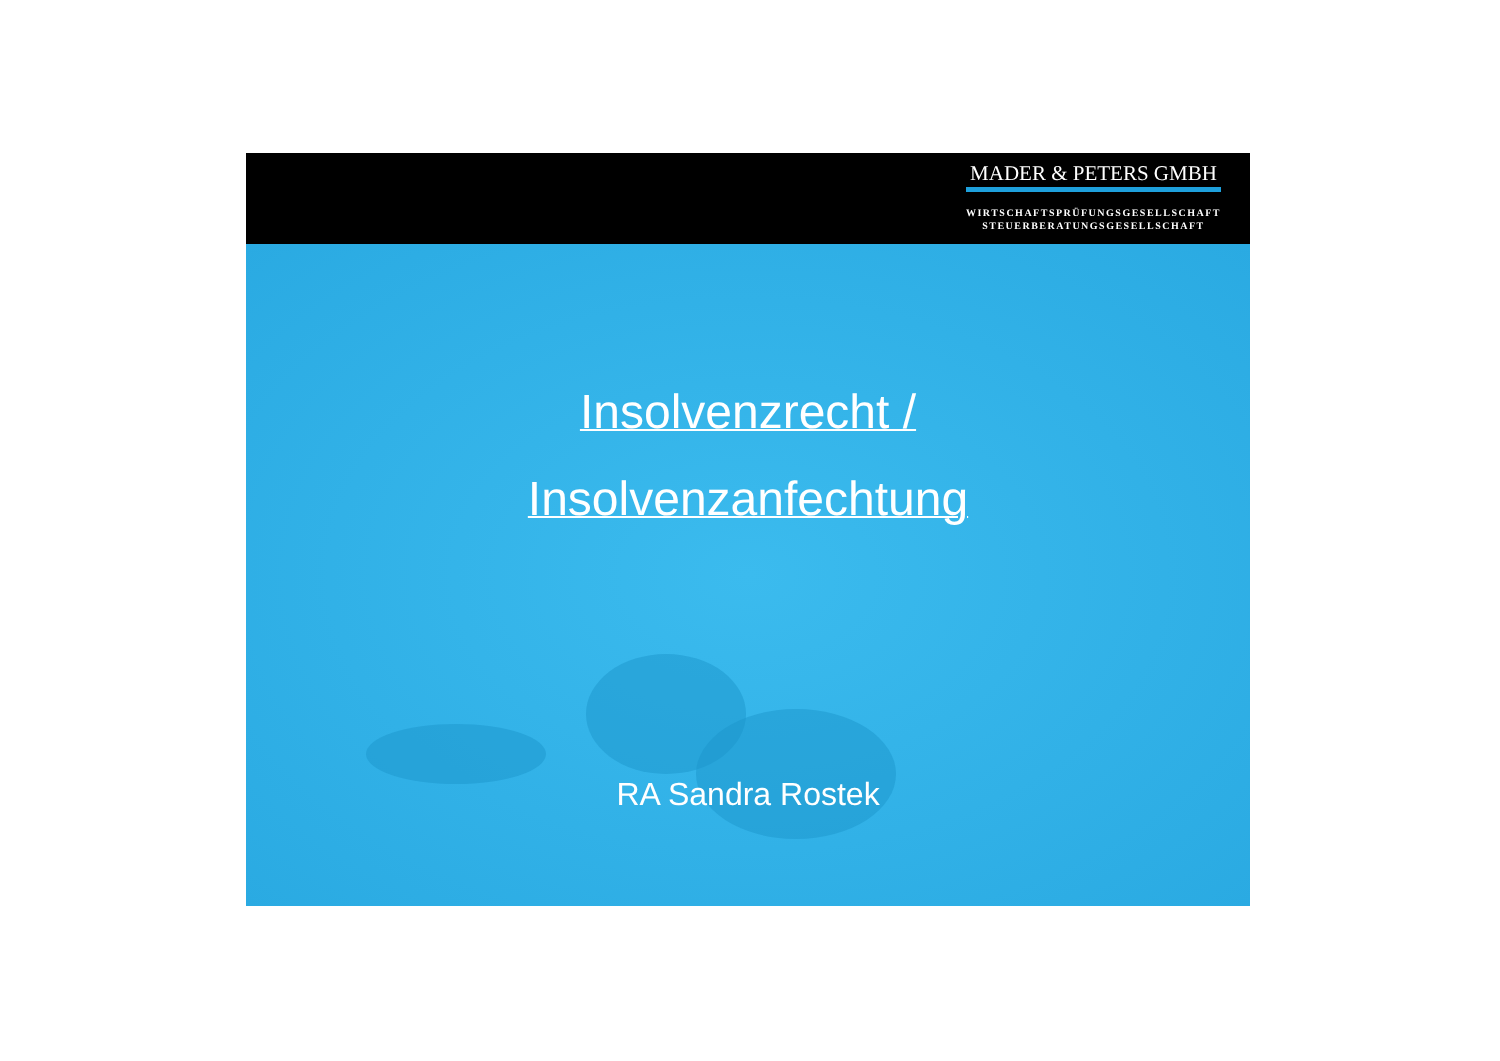MADER & PETERS GMBH
WIRTSCHAFTSPRÜFUNGSGESELLSCHAFT
STEUERBERATUNGSGESELLSCHAFT
Insolvenzrecht /
Insolvenzanfechtung
RA Sandra Rostek